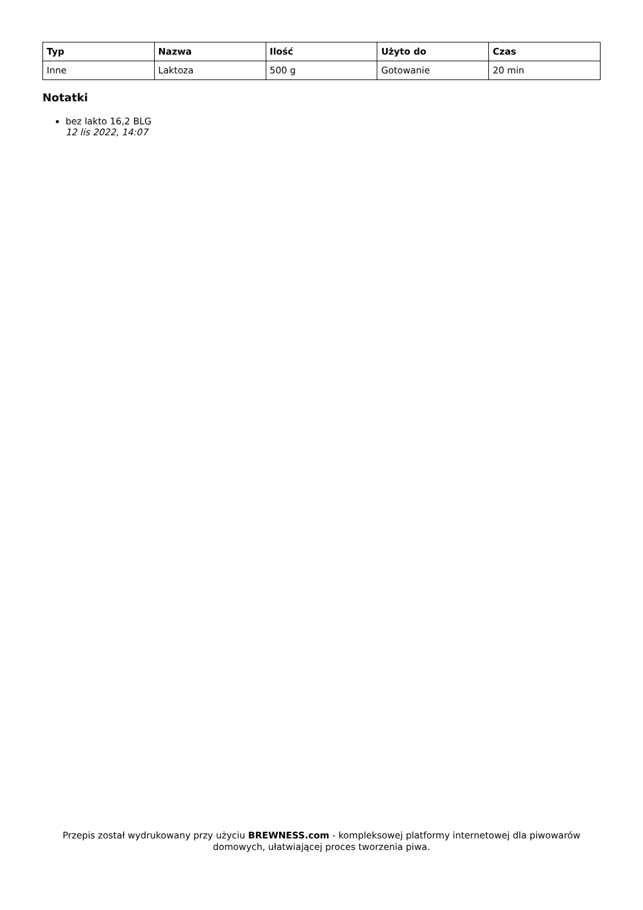| Typ | Nazwa | Ilość | Użyto do | Czas |
| --- | --- | --- | --- | --- |
| Inne | Laktoza | 500 g | Gotowanie | 20 min |
Notatki
bez lakto 16,2 BLG
12 lis 2022, 14:07
Przepis został wydrukowany przy użyciu BREWNESS.com - kompleksowej platformy internetowej dla piwowarów domowych, ułatwiającej proces tworzenia piwa.